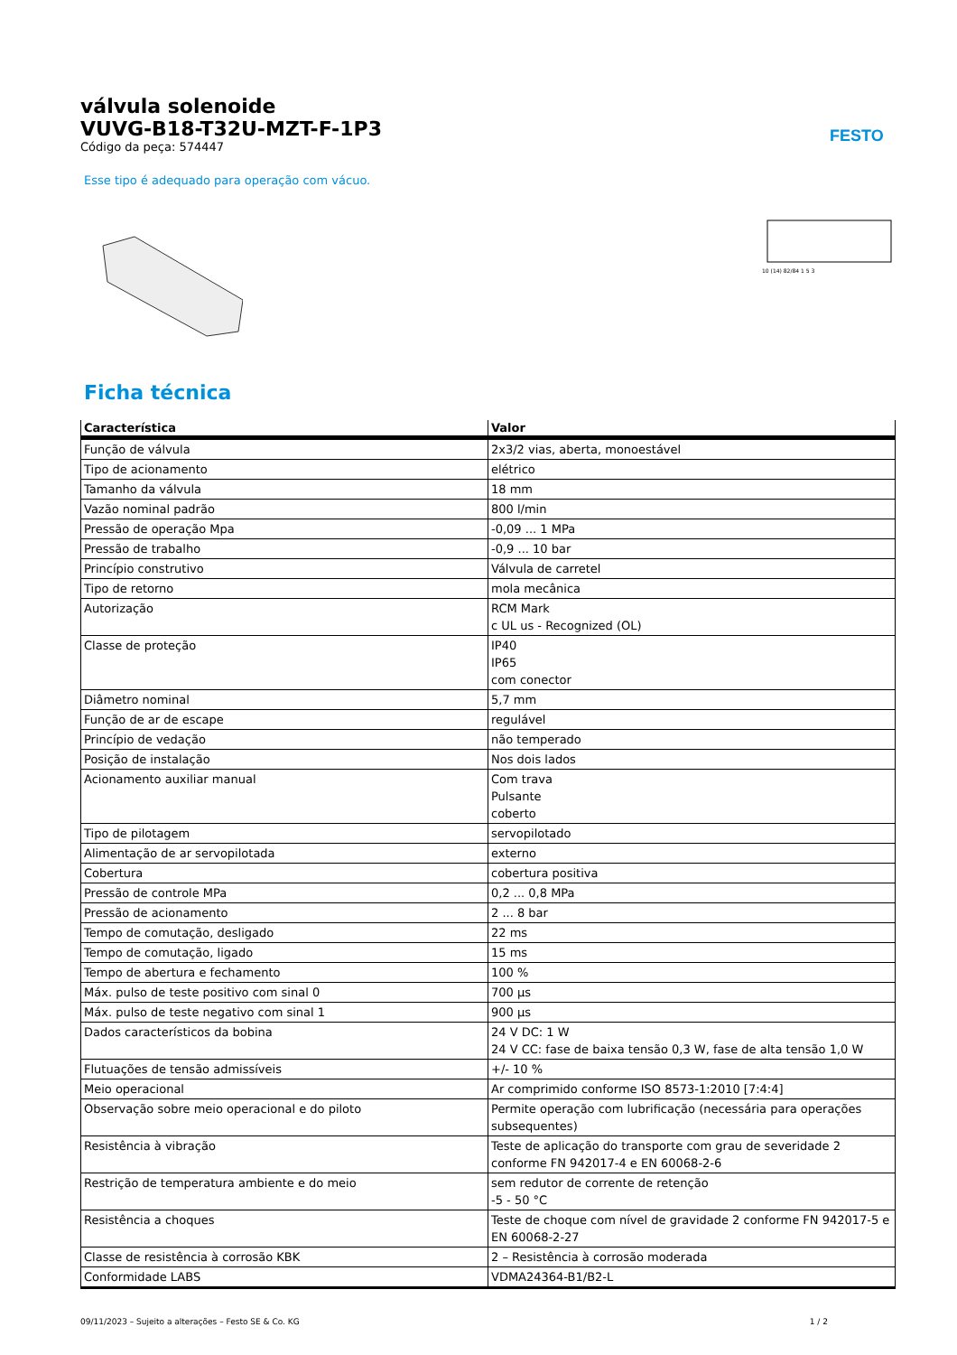válvula solenoide
VUVG-B18-T32U-MZT-F-1P3
Código da peça: 574447
FESTO
Esse tipo é adequado para operação com vácuo.
10 (14) 82/84 1 5 3
Ficha técnica
| Característica | Valor |
| --- | --- |
| Função de válvula | 2x3/2 vias, aberta, monoestável |
| Tipo de acionamento | elétrico |
| Tamanho da válvula | 18 mm |
| Vazão nominal padrão | 800 l/min |
| Pressão de operação Mpa | -0,09 ... 1 MPa |
| Pressão de trabalho | -0,9 ... 10 bar |
| Princípio construtivo | Válvula de carretel |
| Tipo de retorno | mola mecânica |
| Autorização | RCM Mark c UL us - Recognized (OL) |
| Classe de proteção | IP40 IP65 com conector |
| Diâmetro nominal | 5,7 mm |
| Função de ar de escape | regulável |
| Princípio de vedação | não temperado |
| Posição de instalação | Nos dois lados |
| Acionamento auxiliar manual | Com trava Pulsante coberto |
| Tipo de pilotagem | servopilotado |
| Alimentação de ar servopilotada | externo |
| Cobertura | cobertura positiva |
| Pressão de controle MPa | 0,2 ... 0,8 MPa |
| Pressão de acionamento | 2 ... 8 bar |
| Tempo de comutação, desligado | 22 ms |
| Tempo de comutação, ligado | 15 ms |
| Tempo de abertura e fechamento | 100 % |
| Máx. pulso de teste positivo com sinal 0 | 700 µs |
| Máx. pulso de teste negativo com sinal 1 | 900 µs |
| Dados característicos da bobina | 24 V DC: 1 W 24 V CC: fase de baixa tensão 0,3 W, fase de alta tensão 1,0 W |
| Flutuações de tensão admissíveis | +/- 10 % |
| Meio operacional | Ar comprimido conforme ISO 8573-1:2010 [7:4:4] |
| Observação sobre meio operacional e do piloto | Permite operação com lubrificação (necessária para operações subsequentes) |
| Resistência à vibração | Teste de aplicação do transporte com grau de severidade 2 conforme FN 942017-4 e EN 60068-2-6 |
| Restrição de temperatura ambiente e do meio | sem redutor de corrente de retenção -5 - 50 °C |
| Resistência a choques | Teste de choque com nível de gravidade 2 conforme FN 942017-5 e EN 60068-2-27 |
| Classe de resistência à corrosão KBK | 2 – Resistência à corrosão moderada |
| Conformidade LABS | VDMA24364-B1/B2-L |
09/11/2023 – Sujeito a alterações – Festo SE & Co. KG 1 / 2